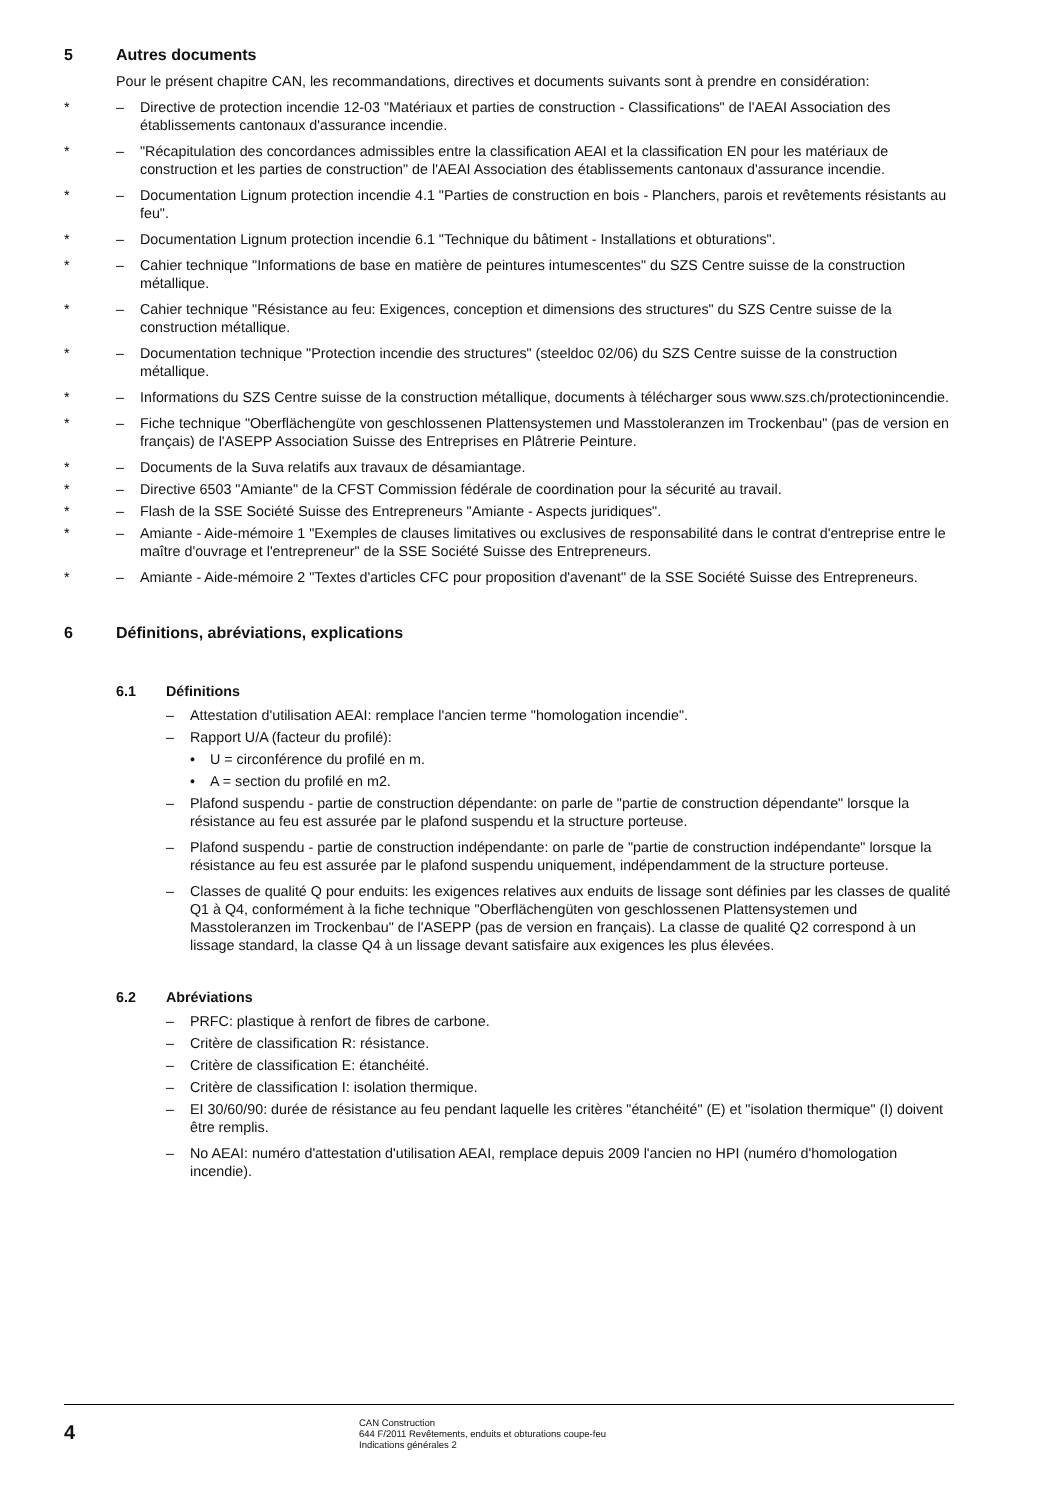5 Autres documents
Pour le présent chapitre CAN, les recommandations, directives et documents suivants sont à prendre en considération:
* – Directive de protection incendie 12-03 "Matériaux et parties de construction - Classifications" de l'AEAI Association des établissements cantonaux d'assurance incendie.
* – "Récapitulation des concordances admissibles entre la classification AEAI et la classification EN pour les matériaux de construction et les parties de construction" de l'AEAI Association des établissements cantonaux d'assurance incendie.
* – Documentation Lignum protection incendie 4.1 "Parties de construction en bois - Planchers, parois et revêtements résistants au feu".
* – Documentation Lignum protection incendie 6.1 "Technique du bâtiment - Installations et obturations".
* – Cahier technique "Informations de base en matière de peintures intumescentes" du SZS Centre suisse de la construction métallique.
* – Cahier technique "Résistance au feu: Exigences, conception et dimensions des structures" du SZS Centre suisse de la construction métallique.
* – Documentation technique "Protection incendie des structures" (steeldoc 02/06) du SZS Centre suisse de la construction métallique.
* – Informations du SZS Centre suisse de la construction métallique, documents à télécharger sous www.szs.ch/protectionincendie.
* – Fiche technique "Oberflächengüte von geschlossenen Plattensystemen und Masstoleranzen im Trockenbau" (pas de version en français) de l'ASEPP Association Suisse des Entreprises en Plâtrerie Peinture.
* – Documents de la Suva relatifs aux travaux de désamiantage.
* – Directive 6503 "Amiante" de la CFST Commission fédérale de coordination pour la sécurité au travail.
* – Flash de la SSE Société Suisse des Entrepreneurs "Amiante - Aspects juridiques".
* – Amiante - Aide-mémoire 1 "Exemples de clauses limitatives ou exclusives de responsabilité dans le contrat d'entreprise entre le maître d'ouvrage et l'entrepreneur" de la SSE Société Suisse des Entrepreneurs.
* – Amiante - Aide-mémoire 2 "Textes d'articles CFC pour proposition d'avenant" de la SSE Société Suisse des Entrepreneurs.
6 Définitions, abréviations, explications
6.1 Définitions
– Attestation d'utilisation AEAI: remplace l'ancien terme "homologation incendie".
– Rapport U/A (facteur du profilé):
• U = circonférence du profilé en m.
• A = section du profilé en m2.
– Plafond suspendu - partie de construction dépendante: on parle de "partie de construction dépendante" lorsque la résistance au feu est assurée par le plafond suspendu et la structure porteuse.
– Plafond suspendu - partie de construction indépendante: on parle de "partie de construction indépendante" lorsque la résistance au feu est assurée par le plafond suspendu uniquement, indépendamment de la structure porteuse.
– Classes de qualité Q pour enduits: les exigences relatives aux enduits de lissage sont définies par les classes de qualité Q1 à Q4, conformément à la fiche technique "Oberflächengüten von geschlossenen Plattensystemen und Masstoleranzen im Trockenbau" de l'ASEPP (pas de version en français). La classe de qualité Q2 correspond à un lissage standard, la classe Q4 à un lissage devant satisfaire aux exigences les plus élevées.
6.2 Abréviations
– PRFC: plastique à renfort de fibres de carbone.
– Critère de classification R: résistance.
– Critère de classification E: étanchéité.
– Critère de classification I: isolation thermique.
– EI 30/60/90: durée de résistance au feu pendant laquelle les critères "étanchéité" (E) et "isolation thermique" (I) doivent être remplis.
– No AEAI: numéro d'attestation d'utilisation AEAI, remplace depuis 2009 l'ancien no HPI (numéro d'homologation incendie).
4
CAN Construction
644 F/2011 Revêtements, enduits et obturations coupe-feu
Indications générales 2